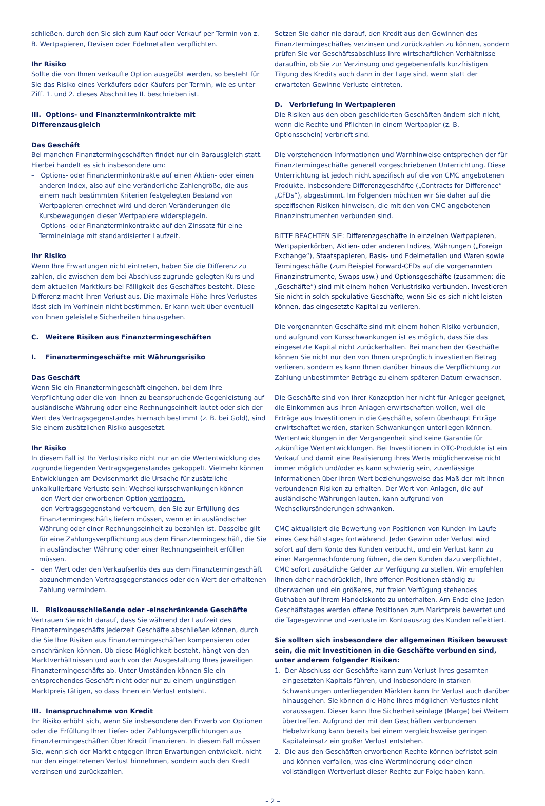schließen, durch den Sie sich zum Kauf oder Verkauf per Termin von z. B. Wertpapieren, Devisen oder Edelmetallen verpflichten.
Ihr Risiko
Sollte die von Ihnen verkaufte Option ausgeübt werden, so besteht für Sie das Risiko eines Verkäufers oder Käufers per Termin, wie es unter Ziff. 1. und 2. dieses Abschnittes II. beschrieben ist.
III. Options- und Finanzterminkontrakte mit Differenzausgleich
Das Geschäft
Bei manchen Finanztermingeschäften findet nur ein Barausgleich statt. Hierbei handelt es sich insbesondere um:
– Options- oder Finanzterminkontrakte auf einen Aktien- oder einen anderen Index, also auf eine veränderliche Zahlengröße, die aus einem nach bestimmten Kriterien festgelegten Bestand von Wertpapieren errechnet wird und deren Veränderungen die Kursbewegungen dieser Wertpapiere widerspiegeln.
– Options- oder Finanzterminkontrakte auf den Zinssatz für eine Termineinlage mit standardisierter Laufzeit.
Ihr Risiko
Wenn Ihre Erwartungen nicht eintreten, haben Sie die Differenz zu zahlen, die zwischen dem bei Abschluss zugrunde gelegten Kurs und dem aktuellen Marktkurs bei Fälligkeit des Geschäftes besteht. Diese Differenz macht Ihren Verlust aus. Die maximale Höhe Ihres Verlustes lässt sich im Vorhinein nicht bestimmen. Er kann weit über eventuell von Ihnen geleistete Sicherheiten hinausgehen.
C. Weitere Risiken aus Finanztermingeschäften
I. Finanztermingeschäfte mit Währungsrisiko
Das Geschäft
Wenn Sie ein Finanztermingeschäft eingehen, bei dem Ihre Verpflichtung oder die von Ihnen zu beanspruchende Gegenleistung auf ausländische Währung oder eine Rechnungseinheit lautet oder sich der Wert des Vertragsgegenstandes hiernach bestimmt (z. B. bei Gold), sind Sie einem zusätzlichen Risiko ausgesetzt.
Ihr Risiko
In diesem Fall ist Ihr Verlustrisiko nicht nur an die Wertentwicklung des zugrunde liegenden Vertragsgegenstandes gekoppelt. Vielmehr können Entwicklungen am Devisenmarkt die Ursache für zusätzliche unkalkulierbare Verluste sein: Wechselkursschwankungen können
– den Wert der erworbenen Option verringern.
– den Vertragsgegenstand verteuern, den Sie zur Erfüllung des Finanztermingeschäfts liefern müssen, wenn er in ausländischer Währung oder einer Rechnungseinheit zu bezahlen ist. Dasselbe gilt für eine Zahlungsverpflichtung aus dem Finanztermingeschäft, die Sie in ausländischer Währung oder einer Rechnungseinheit erfüllen müssen.
– den Wert oder den Verkaufserlös des aus dem Finanztermingeschäft abzunehmenden Vertragsgegenstandes oder den Wert der erhaltenen Zahlung vermindern.
II. Risikoausschließende oder -einschränkende Geschäfte
Vertrauen Sie nicht darauf, dass Sie während der Laufzeit des Finanztermingeschäfts jederzeit Geschäfte abschließen können, durch die Sie Ihre Risiken aus Finanztermingeschäften kompensieren oder einschränken können. Ob diese Möglichkeit besteht, hängt von den Marktverhältnissen und auch von der Ausgestaltung Ihres jeweiligen Finanztermingeschäfts ab. Unter Umständen können Sie ein entsprechendes Geschäft nicht oder nur zu einem ungünstigen Marktpreis tätigen, so dass Ihnen ein Verlust entsteht.
III. Inanspruchnahme von Kredit
Ihr Risiko erhöht sich, wenn Sie insbesondere den Erwerb von Optionen oder die Erfüllung Ihrer Liefer- oder Zahlungsverpflichtungen aus Finanztermingeschäften über Kredit finanzieren. In diesem Fall müssen Sie, wenn sich der Markt entgegen Ihren Erwartungen entwickelt, nicht nur den eingetretenen Verlust hinnehmen, sondern auch den Kredit verzinsen und zurückzahlen.
Setzen Sie daher nie darauf, den Kredit aus den Gewinnen des Finanztermingeschäftes verzinsen und zurückzahlen zu können, sondern prüfen Sie vor Geschäftsabschluss Ihre wirtschaftlichen Verhältnisse daraufhin, ob Sie zur Verzinsung und gegebenenfalls kurzfristigen Tilgung des Kredits auch dann in der Lage sind, wenn statt der erwarteten Gewinne Verluste eintreten.
D. Verbriefung in Wertpapieren
Die Risiken aus den oben geschilderten Geschäften ändern sich nicht, wenn die Rechte und Pflichten in einem Wertpapier (z. B. Optionsschein) verbrieft sind.
Die vorstehenden Informationen und Warnhinweise entsprechen der für Finanztermingeschäfte generell vorgeschriebenen Unterrichtung. Diese Unterrichtung ist jedoch nicht spezifisch auf die von CMC angebotenen Produkte, insbesondere Differenzgeschäfte („Contracts for Difference“ – „CFDs“), abgestimmt. Im Folgenden möchten wir Sie daher auf die spezifischen Risiken hinweisen, die mit den von CMC angebotenen Finanzinstrumenten verbunden sind.
BITTE BEACHTEN SIE: Differenzgeschäfte in einzelnen Wertpapieren, Wertpapierkörben, Aktien- oder anderen Indizes, Währungen („Foreign Exchange“), Staatspapieren, Basis- und Edelmetallen und Waren sowie Termingeschäfte (zum Beispiel Forward-CFDs auf die vorgenannten Finanzinstrumente, Swaps usw.) und Optionsgeschäfte (zusammen: die „Geschäfte“) sind mit einem hohen Verlustrisiko verbunden. Investieren Sie nicht in solch spekulative Geschäfte, wenn Sie es sich nicht leisten können, das eingesetzte Kapital zu verlieren.
Die vorgenannten Geschäfte sind mit einem hohen Risiko verbunden, und aufgrund von Kursschwankungen ist es möglich, dass Sie das eingesetzte Kapital nicht zurückerhalten. Bei manchen der Geschäfte können Sie nicht nur den von Ihnen ursprünglich investierten Betrag verlieren, sondern es kann Ihnen darüber hinaus die Verpflichtung zur Zahlung unbestimmter Beträge zu einem späteren Datum erwachsen.
Die Geschäfte sind von ihrer Konzeption her nicht für Anleger geeignet, die Einkommen aus ihren Anlagen erwirtschaften wollen, weil die Erträge aus Investitionen in die Geschäfte, sofern überhaupt Erträge erwirtschaftet werden, starken Schwankungen unterliegen können. Wertentwicklungen in der Vergangenheit sind keine Garantie für zukünftige Wertentwicklungen. Bei Investitionen in OTC-Produkte ist ein Verkauf und damit eine Realisierung ihres Werts möglicherweise nicht immer möglich und/oder es kann schwierig sein, zuverlässige Informationen über ihren Wert beziehungsweise das Maß der mit ihnen verbundenen Risiken zu erhalten. Der Wert von Anlagen, die auf ausländische Währungen lauten, kann aufgrund von Wechselkursänderungen schwanken.
CMC aktualisiert die Bewertung von Positionen von Kunden im Laufe eines Geschäftstages fortwährend. Jeder Gewinn oder Verlust wird sofort auf dem Konto des Kunden verbucht, und ein Verlust kann zu einer Margennachforderung führen, die den Kunden dazu verpflichtet, CMC sofort zusätzliche Gelder zur Verfügung zu stellen. Wir empfehlen Ihnen daher nachdrücklich, Ihre offenen Positionen ständig zu überwachen und ein größeres, zur freien Verfügung stehendes Guthaben auf Ihrem Handelskonto zu unterhalten. Am Ende eine jeden Geschäftstages werden offene Positionen zum Marktpreis bewertet und die Tagesgewinne und -verluste im Kontoauszug des Kunden reflektiert.
Sie sollten sich insbesondere der allgemeinen Risiken bewusst sein, die mit Investitionen in die Geschäfte verbunden sind, unter anderem folgender Risiken:
1. Der Abschluss der Geschäfte kann zum Verlust Ihres gesamten eingesetzten Kapitals führen, und insbesondere in starken Schwankungen unterliegenden Märkten kann Ihr Verlust auch darüber hinausgehen. Sie können die Höhe Ihres möglichen Verlustes nicht voraussagen. Dieser kann Ihre Sicherheitseinlage (Marge) bei Weitem übertreffen. Aufgrund der mit den Geschäften verbundenen Hebelwirkung kann bereits bei einem vergleichsweise geringen Kapitaleinsatz ein großer Verlust entstehen.
2. Die aus den Geschäften erworbenen Rechte können befristet sein und können verfallen, was eine Wertminderung oder einen vollständigen Wertverlust dieser Rechte zur Folge haben kann.
– 2 –